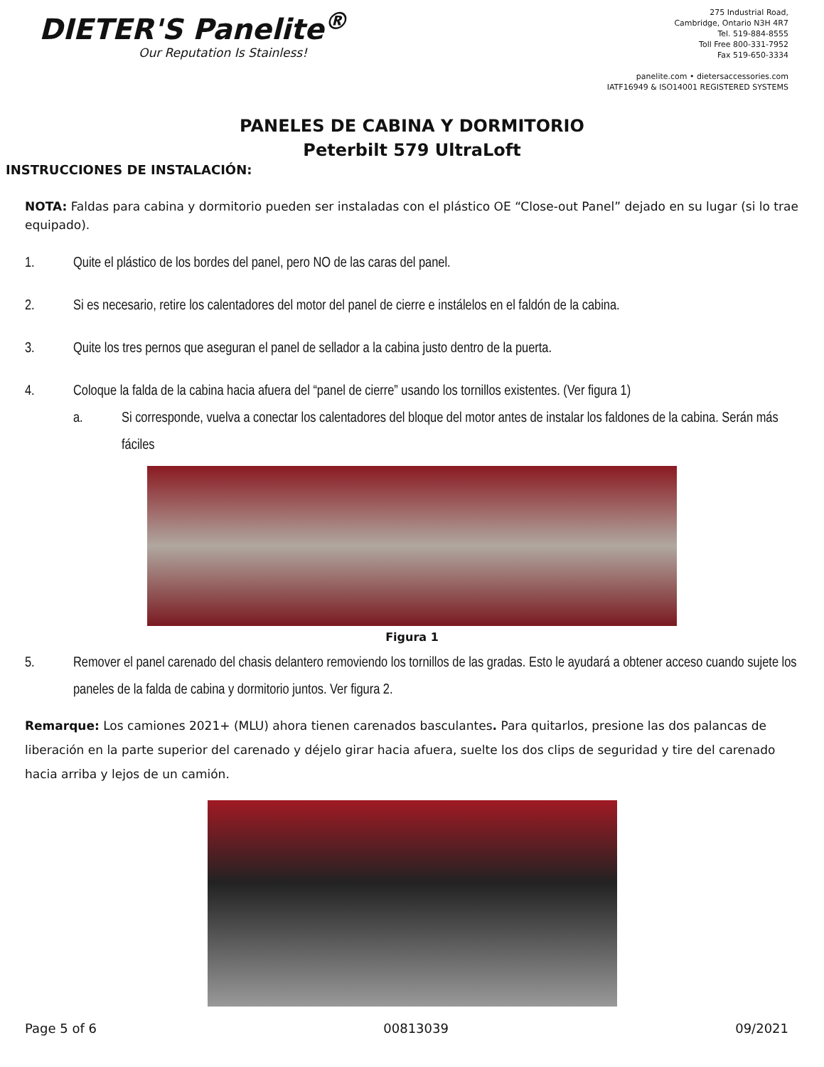DIETER'S Panelite<sup>®</sup>
Our Reputation Is Stainless!
275 Industrial Road,
Cambridge, Ontario N3H 4R7
Tel. 519-884-8555
Toll Free 800-331-7952
Fax 519-650-3334
panelite.com • dietersaccessories.com
IATF16949 & ISO14001 REGISTERED SYSTEMS
PANELES DE CABINA Y DORMITORIO
Peterbilt 579 UltraLoft
INSTRUCCIONES DE INSTALACIÓN:
NOTA: Faldas para cabina y dormitorio pueden ser instaladas con el plástico OE “Close-out Panel” dejado en su lugar (si lo trae equipado).
1. Quite el plástico de los bordes del panel, pero NO de las caras del panel.
2. Si es necesario, retire los calentadores del motor del panel de cierre e instálelos en el faldón de la cabina.
3. Quite los tres pernos que aseguran el panel de sellador a la cabina justo dentro de la puerta.
4. Coloque la falda de la cabina hacia afuera del “panel de cierre” usando los tornillos existentes. (Ver figura 1)
a. Si corresponde, vuelva a conectar los calentadores del bloque del motor antes de instalar los faldones de la cabina. Serán más fáciles
Figura 1
5. Remover el panel carenado del chasis delantero removiendo los tornillos de las gradas. Esto le ayudará a obtener acceso cuando sujete los paneles de la falda de cabina y dormitorio juntos. Ver figura 2.
Remarque: Los camiones 2021+ (MLU) ahora tienen carenados basculantes. Para quitarlos, presione las dos palancas de liberación en la parte superior del carenado y déjelo girar hacia afuera, suelte los dos clips de seguridad y tire del carenado hacia arriba y lejos de un camión.
Page 5 of 6 00813039 09/2021